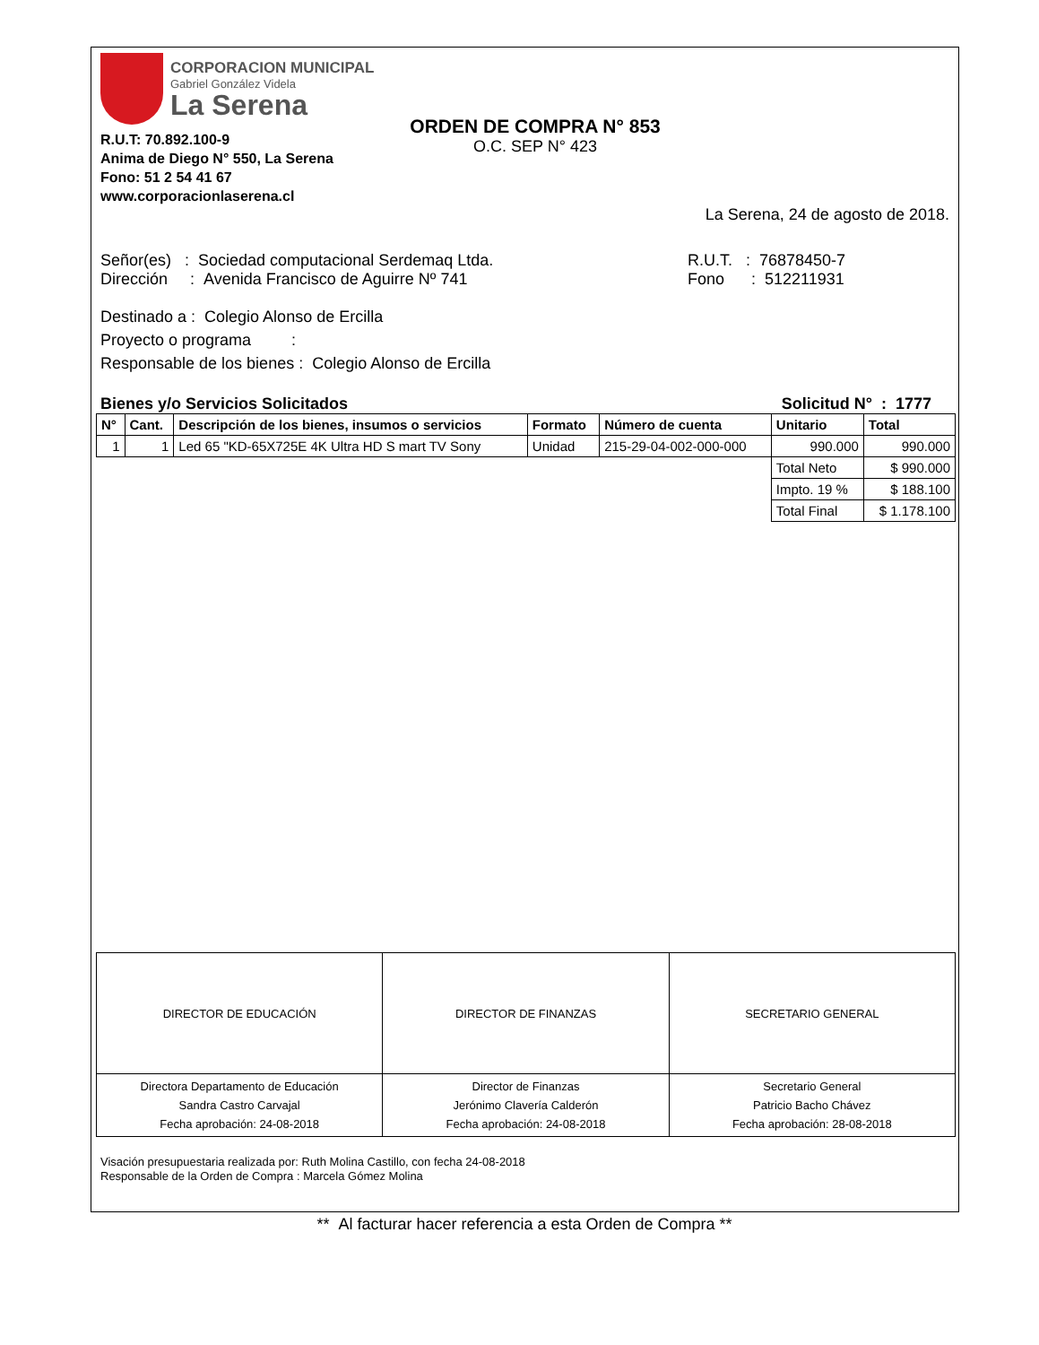CORPORACION MUNICIPAL
Gabriel González Videla
La Serena
R.U.T: 70.892.100-9
Anima de Diego N° 550, La Serena
Fono: 51 2 54 41 67
www.corporacionlaserena.cl
ORDEN DE COMPRA N° 853
O.C. SEP N° 423
La Serena, 24 de agosto de 2018.
Señor(es) : Sociedad computacional Serdemaq Ltda.
Dirección : Avenida Francisco de Aguirre Nº 741
R.U.T. : 76878450-7
Fono : 512211931
Destinado a : Colegio Alonso de Ercilla
Proyecto o programa :
Responsable de los bienes : Colegio Alonso de Ercilla
Bienes y/o Servicios Solicitados Solicitud N° : 1777
| N° | Cant. | Descripción de los bienes, insumos o servicios | Formato | Número de cuenta | Unitario | Total |
| --- | --- | --- | --- | --- | --- | --- |
| 1 | 1 | Led 65 "KD-65X725E 4K Ultra HD S mart TV Sony | Unidad | 215-29-04-002-000-000 | 990.000 | 990.000 |
| | | | | | Total Neto | $ 990.000 |
| | | | | | Impto. 19 % | $ 188.100 |
| | | | | | Total Final | $ 1.178.100 |
| DIRECTOR DE EDUCACIÓN | DIRECTOR DE FINANZAS | SECRETARIO GENERAL |
| Directora Departamento de Educación Sandra Castro Carvajal Fecha aprobación: 24-08-2018 | Director de Finanzas Jerónimo Clavería Calderón Fecha aprobación: 24-08-2018 | Secretario General Patricio Bacho Chávez Fecha aprobación: 28-08-2018 |
Visación presupuestaria realizada por: Ruth Molina Castillo, con fecha 24-08-2018
Responsable de la Orden de Compra : Marcela Gómez Molina
** Al facturar hacer referencia a esta Orden de Compra **